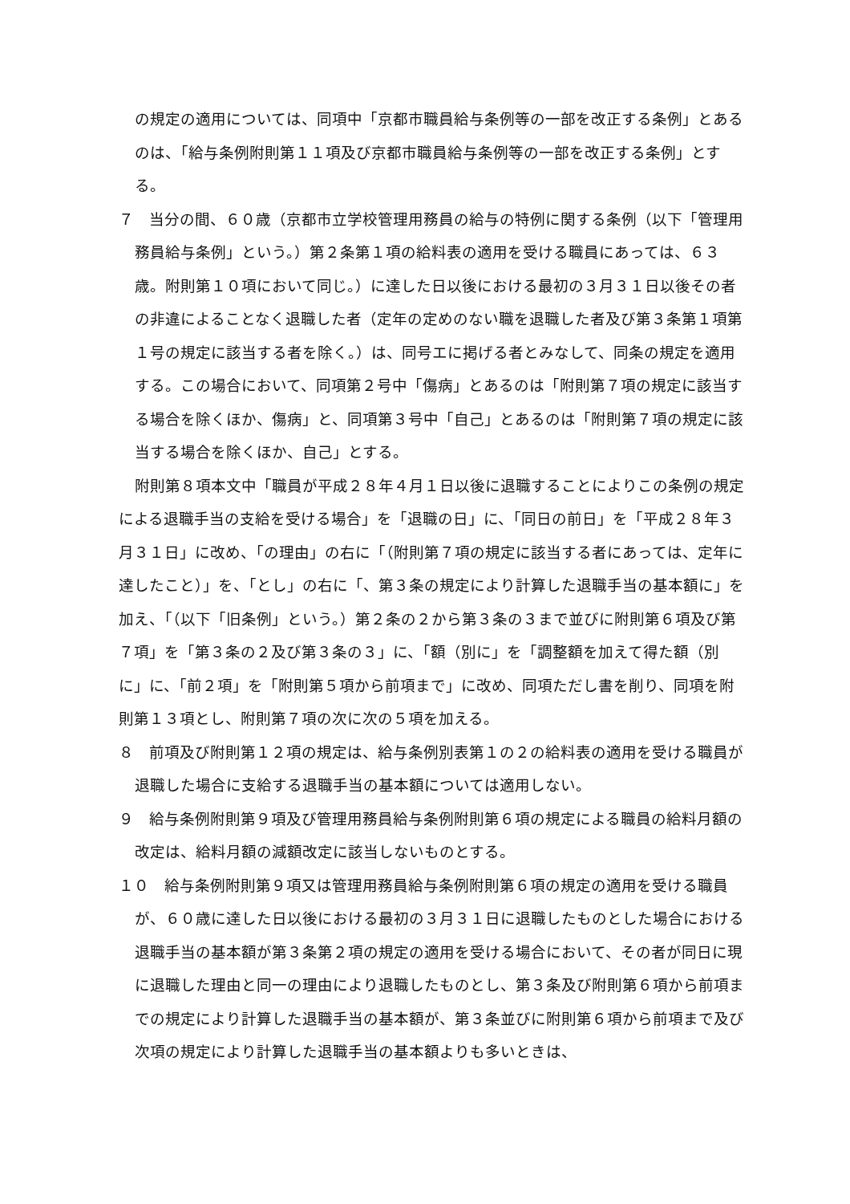の規定の適用については、同項中「京都市職員給与条例等の一部を改正する条例」とあるのは、「給与条例附則第１１項及び京都市職員給与条例等の一部を改正する条例」とする。
７　当分の間、６０歳（京都市立学校管理用務員の給与の特例に関する条例（以下「管理用務員給与条例」という。）第２条第１項の給料表の適用を受ける職員にあっては、６３歳。附則第１０項において同じ。）に達した日以後における最初の３月３１日以後その者の非違によることなく退職した者（定年の定めのない職を退職した者及び第３条第１項第１号の規定に該当する者を除く。）は、同号エに掲げる者とみなして、同条の規定を適用する。この場合において、同項第２号中「傷病」とあるのは「附則第７項の規定に該当する場合を除くほか、傷病」と、同項第３号中「自己」とあるのは「附則第７項の規定に該当する場合を除くほか、自己」とする。
附則第８項本文中「職員が平成２８年４月１日以後に退職することによりこの条例の規定による退職手当の支給を受ける場合」を「退職の日」に、「同日の前日」を「平成２８年３月３１日」に改め、「の理由」の右に「（附則第７項の規定に該当する者にあっては、定年に達したこと）」を、「とし」の右に「、第３条の規定により計算した退職手当の基本額に」を加え、「（以下「旧条例」という。）第２条の２から第３条の３まで並びに附則第６項及び第７項」を「第３条の２及び第３条の３」に、「額（別に」を「調整額を加えて得た額（別に」に、「前２項」を「附則第５項から前項まで」に改め、同項ただし書を削り、同項を附則第１３項とし、附則第７項の次に次の５項を加える。
８　前項及び附則第１２項の規定は、給与条例別表第１の２の給料表の適用を受ける職員が退職した場合に支給する退職手当の基本額については適用しない。
９　給与条例附則第９項及び管理用務員給与条例附則第６項の規定による職員の給料月額の改定は、給料月額の減額改定に該当しないものとする。
１０　給与条例附則第９項又は管理用務員給与条例附則第６項の規定の適用を受ける職員が、６０歳に達した日以後における最初の３月３１日に退職したものとした場合における退職手当の基本額が第３条第２項の規定の適用を受ける場合において、その者が同日に現に退職した理由と同一の理由により退職したものとし、第３条及び附則第６項から前項までの規定により計算した退職手当の基本額が、第３条並びに附則第６項から前項まで及び次項の規定により計算した退職手当の基本額よりも多いときは、